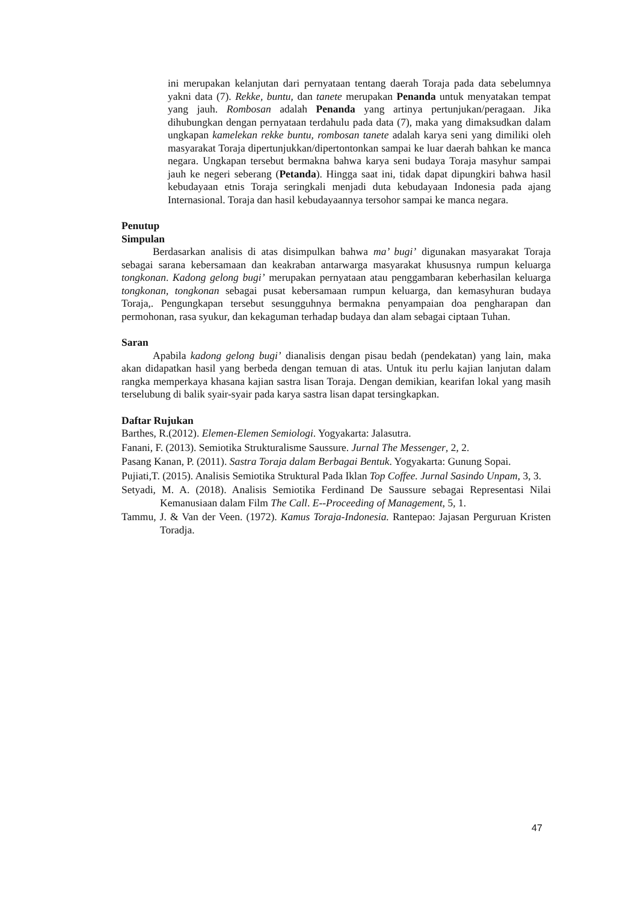ini merupakan kelanjutan dari pernyataan tentang daerah Toraja pada data sebelumnya yakni data (7). Rekke, buntu, dan tanete merupakan Penanda untuk menyatakan tempat yang jauh. Rombosan adalah Penanda yang artinya pertunjukan/peragaan. Jika dihubungkan dengan pernyataan terdahulu pada data (7), maka yang dimaksudkan dalam ungkapan kamelekan rekke buntu, rombosan tanete adalah karya seni yang dimiliki oleh masyarakat Toraja dipertunjukkan/dipertontonkan sampai ke luar daerah bahkan ke manca negara. Ungkapan tersebut bermakna bahwa karya seni budaya Toraja masyhur sampai jauh ke negeri seberang (Petanda). Hingga saat ini, tidak dapat dipungkiri bahwa hasil kebudayaan etnis Toraja seringkali menjadi duta kebudayaan Indonesia pada ajang Internasional. Toraja dan hasil kebudayaannya tersohor sampai ke manca negara.
Penutup
Simpulan
Berdasarkan analisis di atas disimpulkan bahwa ma’ bugi’ digunakan masyarakat Toraja sebagai sarana kebersamaan dan keakraban antarwarga masyarakat khususnya rumpun keluarga tongkonan. Kadong gelong bugi’ merupakan pernyataan atau penggambaran keberhasilan keluarga tongkonan, tongkonan sebagai pusat kebersamaan rumpun keluarga, dan kemasyhuran budaya Toraja,. Pengungkapan tersebut sesungguhnya bermakna penyampaian doa pengharapan dan permohonan, rasa syukur, dan kekaguman terhadap budaya dan alam sebagai ciptaan Tuhan.
Saran
Apabila kadong gelong bugi’ dianalisis dengan pisau bedah (pendekatan) yang lain, maka akan didapatkan hasil yang berbeda dengan temuan di atas. Untuk itu perlu kajian lanjutan dalam rangka memperkaya khasana kajian sastra lisan Toraja. Dengan demikian, kearifan lokal yang masih terselubung di balik syair-syair pada karya sastra lisan dapat tersingkapkan.
Daftar Rujukan
Barthes, R.(2012). Elemen-Elemen Semiologi. Yogyakarta: Jalasutra.
Fanani, F. (2013). Semiotika Strukturalisme Saussure. Jurnal The Messenger, 2, 2.
Pasang Kanan, P. (2011). Sastra Toraja dalam Berbagai Bentuk. Yogyakarta: Gunung Sopai.
Pujiati,T. (2015). Analisis Semiotika Struktural Pada Iklan Top Coffee. Jurnal Sasindo Unpam, 3, 3.
Setyadi, M. A. (2018). Analisis Semiotika Ferdinand De Saussure sebagai Representasi Nilai Kemanusiaan dalam Film The Call. E--Proceeding of Management, 5, 1.
Tammu, J. & Van der Veen. (1972). Kamus Toraja-Indonesia. Rantepao: Jajasan Perguruan Kristen Toradja.
47